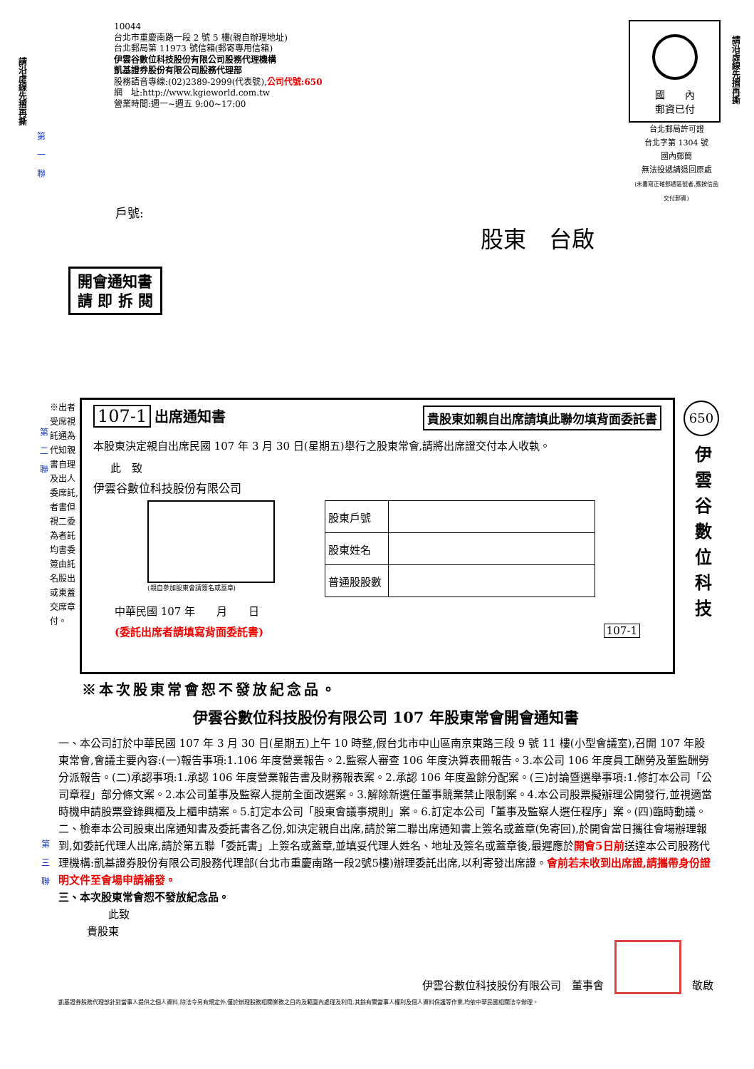請沿虛線先摺再撕
請沿虛線先摺再撕
第一聯
10044
台北市重慶南路一段 2 號 5 樓(親自辦理地址)
台北郵局第 11973 號信箱(郵寄專用信箱)
伊雲谷數位科技股份有限公司股務代理機構
凱基證券股份有限公司股務代理部
股務語音專線:(02)2389-2999(代表號),公司代號:650
網　址:http://www.kgieworld.com.tw
營業時間:週一~週五 9:00~17:00
國　　內
郵資已付
台北郵局許可證
台北字第 1304 號
國內郵簡
無法投遞請退回原處
(未書寫正確郵遞區號者,應按信函交付郵資)
戶號:
股東　台啟
開會通知書
請 即 拆 閱
※出者受席視託通為代知親書自理及出人委席託,者書但視二委為者託均書委簽由託名股出或東蓋交席章付。
第二聯
107-1 出席通知書
貴股東如親自出席請填此聯勿填背面委託書
本股東決定親自出席民國 107 年 3 月 30 日(星期五)舉行之股東常會,請將出席證交付本人收執。
此　致
伊雲谷數位科技股份有限公司
(親自參加股東會請簽名或蓋章)
| 股東戶號 | |
| 股東姓名 | |
| 普通股股數 | |
中華民國 107 年　　月　　日
(委託出席者請填寫背面委託書) 107-1
650
伊雲谷數位科技
※本次股東常會恕不發放紀念品。
第三聯
伊雲谷數位科技股份有限公司 107 年股東常會開會通知書
一、本公司訂於中華民國 107 年 3 月 30 日(星期五)上午 10 時整,假台北市中山區南京東路三段 9 號 11 樓(小型會議室),召開 107 年股東常會,會議主要內容:(一)報告事項:1.106 年度營業報告。2.監察人審查 106 年度決算表冊報告。3.本公司 106 年度員工酬勞及董監酬勞分派報告。(二)承認事項:1.承認 106 年度營業報告書及財務報表案。2.承認 106 年度盈餘分配案。(三)討論暨選舉事項:1.修訂本公司「公司章程」部分條文案。2.本公司董事及監察人提前全面改選案。3.解除新選任董事競業禁止限制案。4.本公司股票擬辦理公開發行,並視適當時機申請股票登錄興櫃及上櫃申請案。5.訂定本公司「股東會議事規則」案。6.訂定本公司「董事及監察人選任程序」案。(四)臨時動議。
二、檢奉本公司股東出席通知書及委託書各乙份,如決定親自出席,請於第二聯出席通知書上簽名或蓋章(免寄回),於開會當日攜往會場辦理報到,如委託代理人出席,請於第五聯「委託書」上簽名或蓋章,並填妥代理人姓名、地址及簽名或蓋章後,最遲應於開會5日前送達本公司股務代理機構:凱基證券股份有限公司股務代理部(台北市重慶南路一段2號5樓)辦理委託出席,以利寄發出席證。會前若未收到出席證,請攜帶身份證明文件至會場申請補發。
三、本次股東常會恕不發放紀念品。
此致
貴股東
伊雲谷數位科技股份有限公司　董事會　　敬啟
凱基證券股務代理部針對當事人提供之個人資料,除法令另有規定外,僅於辦理股務相關業務之目的及範圍內處理及利用,其餘有關當事人權利及個人資料保護等作業,均依中華民國相關法令辦理。